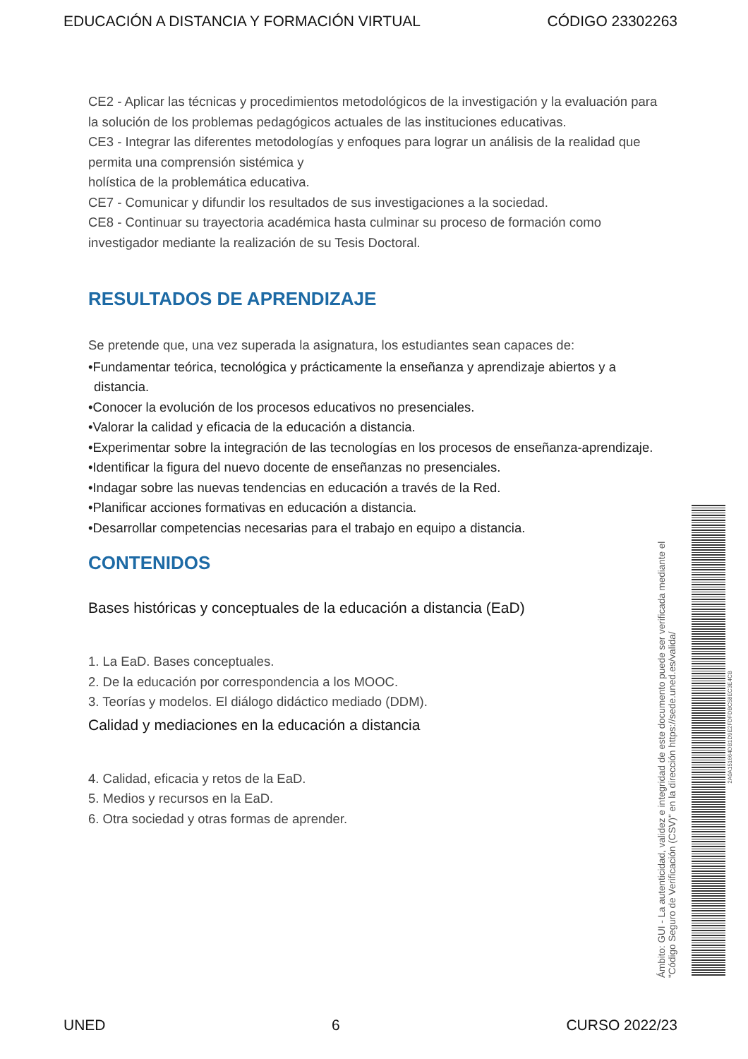EDUCACIÓN A DISTANCIA Y FORMACIÓN VIRTUAL CÓDIGO 23302263
CE2 - Aplicar las técnicas y procedimientos metodológicos de la investigación y la evaluación para la solución de los problemas pedagógicos actuales de las instituciones educativas.
CE3 - Integrar las diferentes metodologías y enfoques para lograr un análisis de la realidad que permita una comprensión sistémica y
holística de la problemática educativa.
CE7 - Comunicar y difundir los resultados de sus investigaciones a la sociedad.
CE8 - Continuar su trayectoria académica hasta culminar su proceso de formación como investigador mediante la realización de su Tesis Doctoral.
RESULTADOS DE APRENDIZAJE
Se pretende que, una vez superada la asignatura, los estudiantes sean capaces de:
•Fundamentar teórica, tecnológica y prácticamente la enseñanza y aprendizaje abiertos y a distancia.
•Conocer la evolución de los procesos educativos no presenciales.
•Valorar la calidad y eficacia de la educación a distancia.
•Experimentar sobre la integración de las tecnologías en los procesos de enseñanza-aprendizaje.
•Identificar la figura del nuevo docente de enseñanzas no presenciales.
•Indagar sobre las nuevas tendencias en educación a través de la Red.
•Planificar acciones formativas en educación a distancia.
•Desarrollar competencias necesarias para el trabajo en equipo a distancia.
CONTENIDOS
Bases históricas y conceptuales de la educación a distancia (EaD)
1. La EaD. Bases conceptuales.
2. De la educación por correspondencia a los MOOC.
3. Teorías y modelos. El diálogo didáctico mediado (DDM).
Calidad y mediaciones en la educación a distancia
4. Calidad, eficacia y retos de la EaD.
5. Medios y recursos en la EaD.
6. Otra sociedad y otras formas de aprender.
Ámbito: GUI - La autenticidad, validez e integridad de este documento puede ser verificada mediante el "Código Seguro de Verificación (CSV)" en la dirección https://sede.uned.es/valida/
2A0A151664DB1D9E2FDFDBC58EC3E4CB
UNED 6 CURSO 2022/23